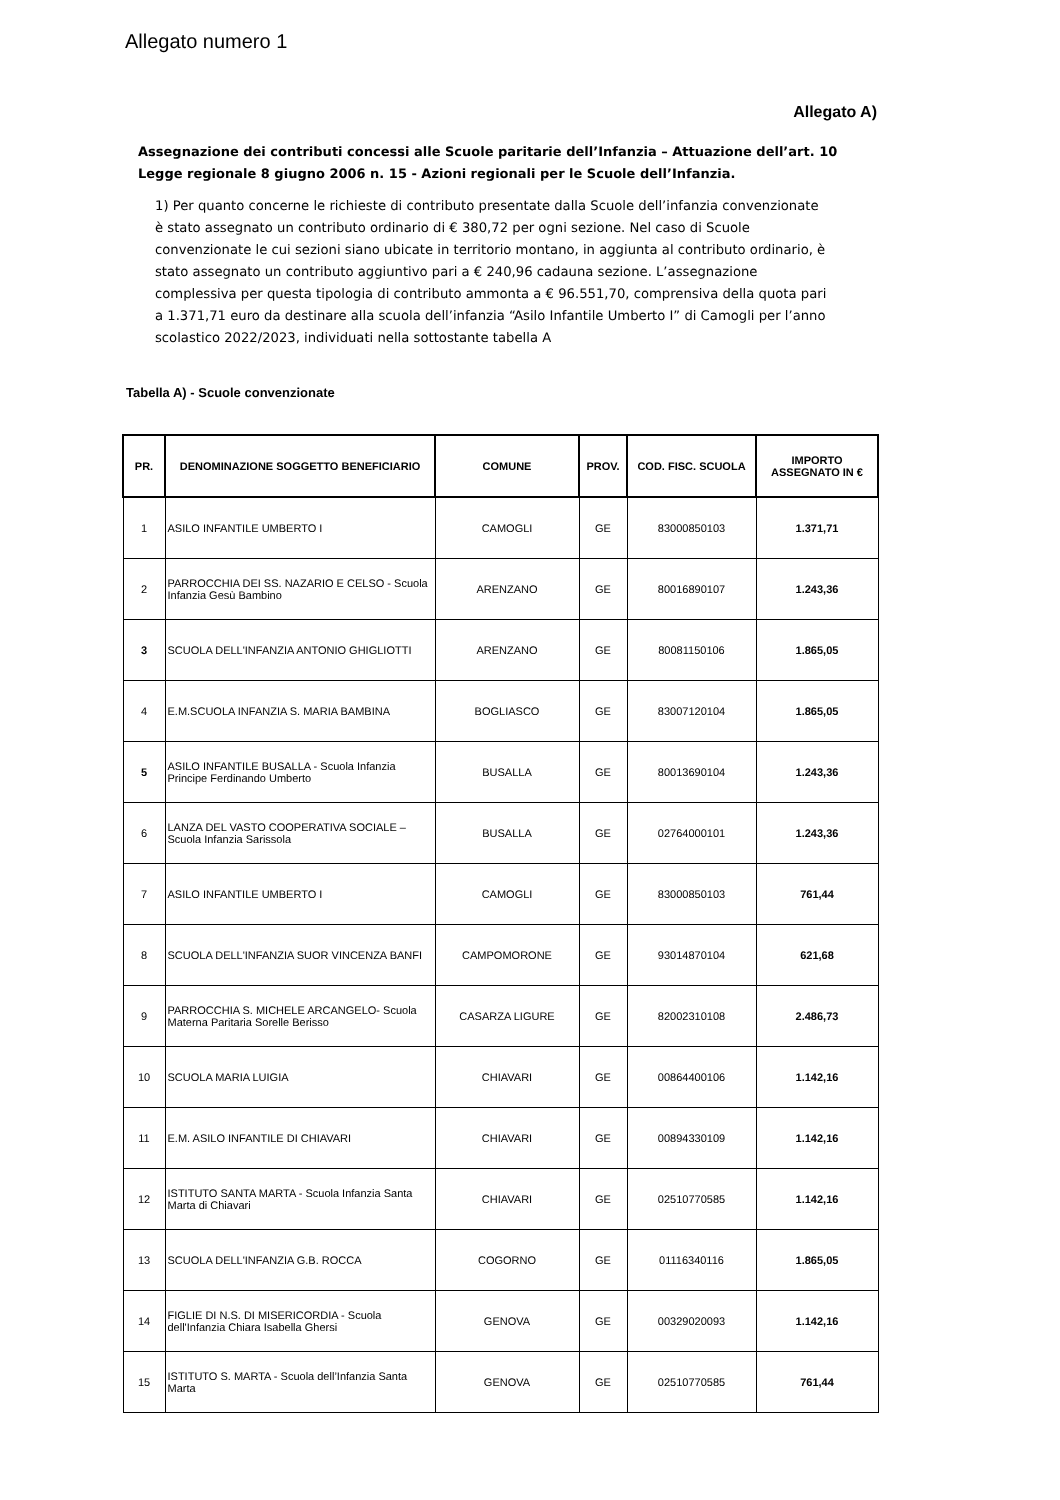Allegato numero 1
Allegato A)
Assegnazione dei contributi concessi alle Scuole paritarie dell’Infanzia – Attuazione dell’art. 10 Legge regionale 8 giugno 2006 n. 15 - Azioni regionali per le Scuole dell’Infanzia.
1) Per quanto concerne le richieste di contributo presentate dalla Scuole dell’infanzia convenzionate è stato assegnato un contributo ordinario di € 380,72 per ogni sezione. Nel caso di Scuole convenzionate le cui sezioni siano ubicate in territorio montano, in aggiunta al contributo ordinario, è stato assegnato un contributo aggiuntivo pari a € 240,96 cadauna sezione. L’assegnazione complessiva per questa tipologia di contributo ammonta a € 96.551,70, comprensiva della quota pari a 1.371,71 euro da destinare alla scuola dell’infanzia “Asilo Infantile Umberto I” di Camogli per l’anno scolastico 2022/2023, individuati nella sottostante tabella A
Tabella A) - Scuole convenzionate
| PR. | DENOMINAZIONE SOGGETTO BENEFICIARIO | COMUNE | PROV. | COD. FISC. SCUOLA | IMPORTO ASSEGNATO IN € |
| --- | --- | --- | --- | --- | --- |
| 1 | ASILO INFANTILE UMBERTO I | CAMOGLI | GE | 83000850103 | 1.371,71 |
| 2 | PARROCCHIA DEI SS. NAZARIO E CELSO - Scuola Infanzia Gesù Bambino | ARENZANO | GE | 80016890107 | 1.243,36 |
| 3 | SCUOLA DELL'INFANZIA ANTONIO GHIGLIOTTI | ARENZANO | GE | 80081150106 | 1.865,05 |
| 4 | E.M.SCUOLA INFANZIA S. MARIA BAMBINA | BOGLIASCO | GE | 83007120104 | 1.865,05 |
| 5 | ASILO INFANTILE BUSALLA - Scuola Infanzia Principe Ferdinando Umberto | BUSALLA | GE | 80013690104 | 1.243,36 |
| 6 | LANZA DEL VASTO COOPERATIVA SOCIALE – Scuola Infanzia Sarissola | BUSALLA | GE | 02764000101 | 1.243,36 |
| 7 | ASILO INFANTILE UMBERTO I | CAMOGLI | GE | 83000850103 | 761,44 |
| 8 | SCUOLA DELL'INFANZIA SUOR VINCENZA BANFI | CAMPOMORONE | GE | 93014870104 | 621,68 |
| 9 | PARROCCHIA S. MICHELE ARCANGELO- Scuola Materna Paritaria Sorelle Berisso | CASARZA LIGURE | GE | 82002310108 | 2.486,73 |
| 10 | SCUOLA MARIA LUIGIA | CHIAVARI | GE | 00864400106 | 1.142,16 |
| 11 | E.M. ASILO INFANTILE DI CHIAVARI | CHIAVARI | GE | 00894330109 | 1.142,16 |
| 12 | ISTITUTO SANTA MARTA - Scuola Infanzia Santa Marta di Chiavari | CHIAVARI | GE | 02510770585 | 1.142,16 |
| 13 | SCUOLA DELL'INFANZIA G.B. ROCCA | COGORNO | GE | 01116340116 | 1.865,05 |
| 14 | FIGLIE DI N.S. DI MISERICORDIA - Scuola dell'Infanzia Chiara Isabella Ghersi | GENOVA | GE | 00329020093 | 1.142,16 |
| 15 | ISTITUTO S. MARTA - Scuola dell’Infanzia Santa Marta | GENOVA | GE | 02510770585 | 761,44 |